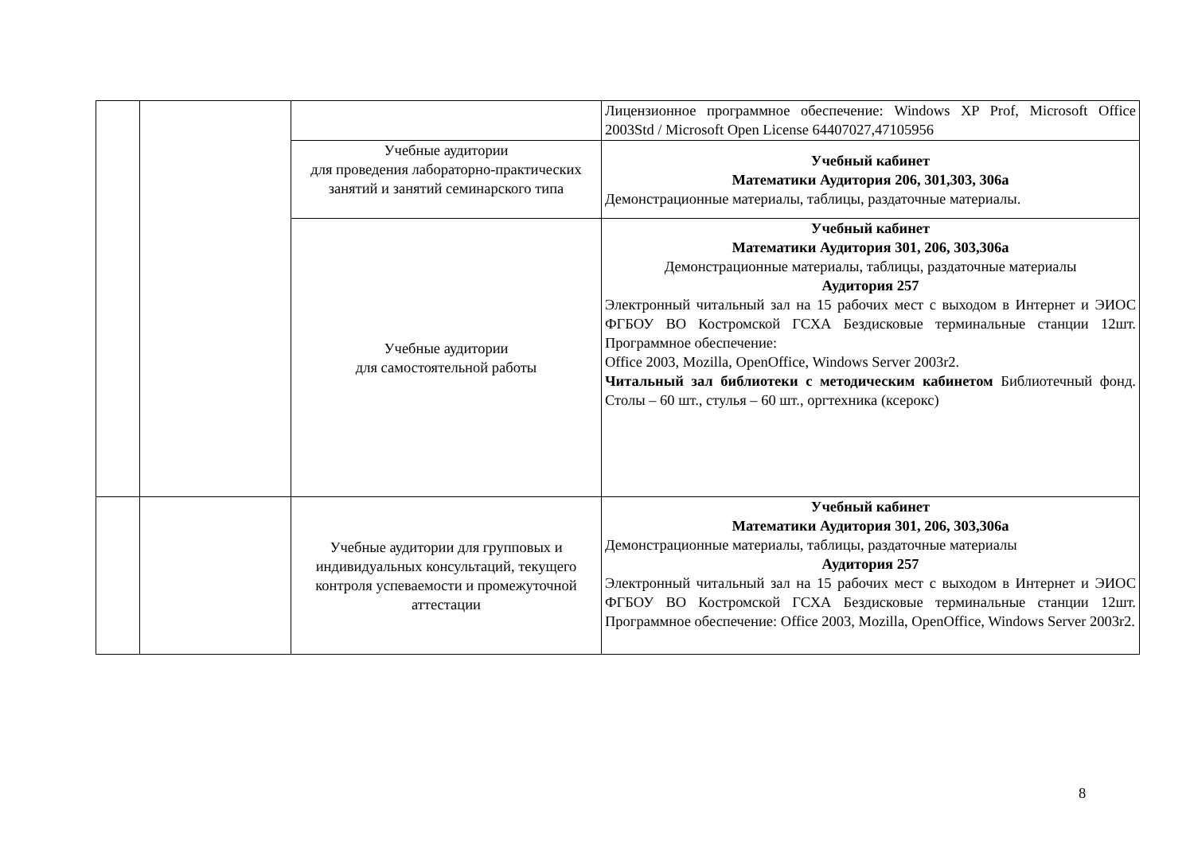| | | | Лицензионное программное обеспечение: Windows XP Prof, Microsoft Office 2003Std / Microsoft Open License 64407027,47105956 |
| | | Учебные аудитории для проведения лабораторно-практических занятий и занятий семинарского типа | Учебный кабинет Математики Аудитория 206, 301,303, 306а Демонстрационные материалы, таблицы, раздаточные материалы. |
| | | Учебные аудитории для самостоятельной работы | Учебный кабинет Математики Аудитория 301, 206, 303,306а Демонстрационные материалы, таблицы, раздаточные материалы Аудитория 257 Электронный читальный зал на 15 рабочих мест с выходом в Интернет и ЭИОС ФГБОУ ВО Костромской ГСХА Бездисковые терминальные станции 12шт. Программное обеспечение: Office 2003, Mozilla, OpenOffice, Windows Server 2003r2. Читальный зал библиотеки с методическим кабинетом Библиотечный фонд. Столы – 60 шт., стулья – 60 шт., оргтехника (ксерокс) |
| | | Учебные аудитории для групповых и индивидуальных консультаций, текущего контроля успеваемости и промежуточной аттестации | Учебный кабинет Математики Аудитория 301, 206, 303,306а Демонстрационные материалы, таблицы, раздаточные материалы Аудитория 257 Электронный читальный зал на 15 рабочих мест с выходом в Интернет и ЭИОС ФГБОУ ВО Костромской ГСХА Бездисковые терминальные станции 12шт. Программное обеспечение: Office 2003, Mozilla, OpenOffice, Windows Server 2003r2. |
8